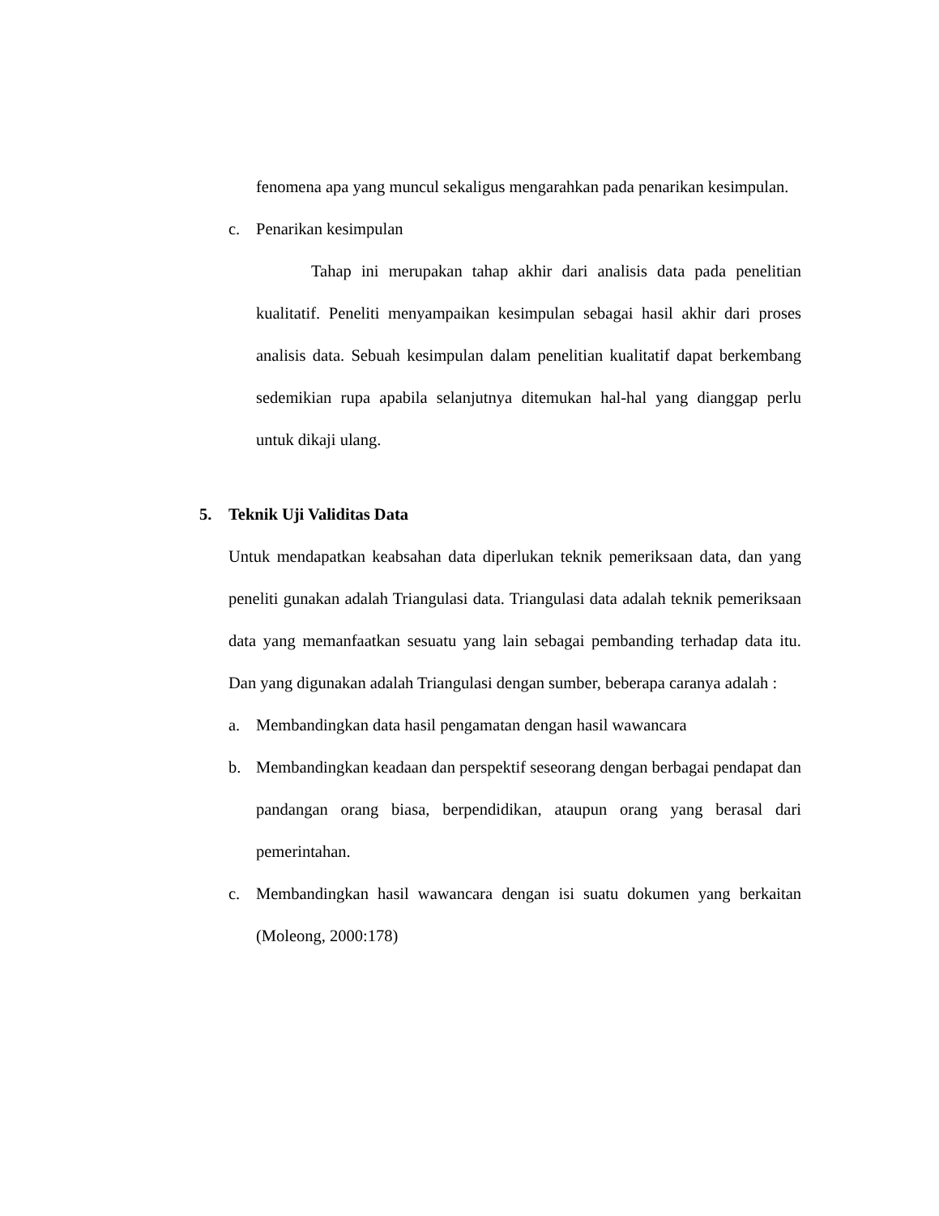fenomena apa yang muncul sekaligus mengarahkan pada penarikan kesimpulan.
c. Penarikan kesimpulan
Tahap ini merupakan tahap akhir dari analisis data pada penelitian kualitatif. Peneliti menyampaikan kesimpulan sebagai hasil akhir dari proses analisis data. Sebuah kesimpulan dalam penelitian kualitatif dapat berkembang sedemikian rupa apabila selanjutnya ditemukan hal-hal yang dianggap perlu untuk dikaji ulang.
5. Teknik Uji Validitas Data
Untuk mendapatkan keabsahan data diperlukan teknik pemeriksaan data, dan yang peneliti gunakan adalah Triangulasi data. Triangulasi data adalah teknik pemeriksaan data yang memanfaatkan sesuatu yang lain sebagai pembanding terhadap data itu. Dan yang digunakan adalah Triangulasi dengan sumber, beberapa caranya adalah :
a. Membandingkan data hasil pengamatan dengan hasil wawancara
b. Membandingkan keadaan dan perspektif seseorang dengan berbagai pendapat dan pandangan orang biasa, berpendidikan, ataupun orang yang berasal dari pemerintahan.
c. Membandingkan hasil wawancara dengan isi suatu dokumen yang berkaitan (Moleong, 2000:178)